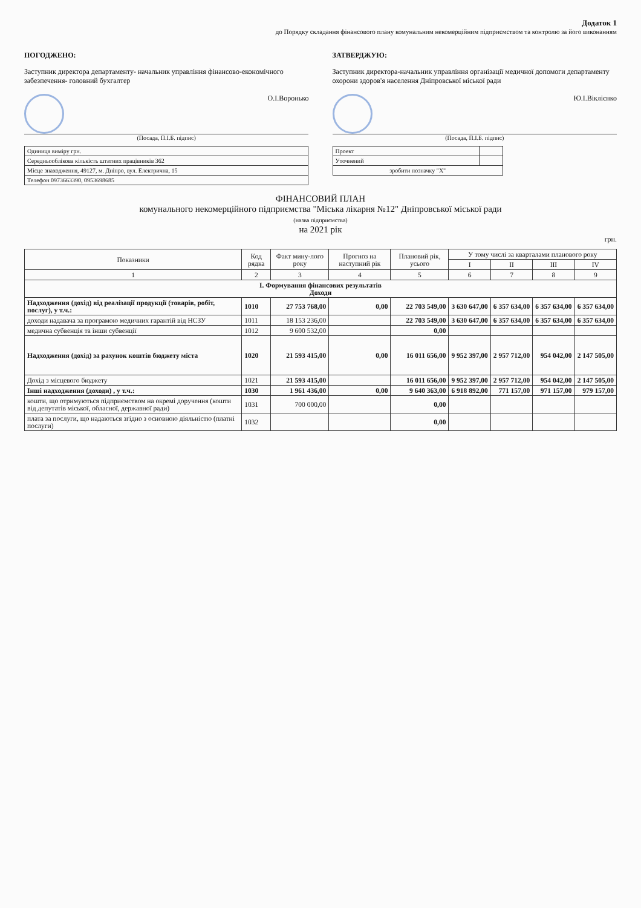Додаток 1
до Порядку складання фінансового плану комунальним некомерційним підприємством та контролю за його виконанням
ПОГОДЖЕНО:
Заступник директора департаменту- начальник управління фінансово-економічного забезпечення- головний бухгалтер
О.І.Воронько
(Посада, П.І.Б. підпис)
| Одиниця виміру грн. |
| Середньооблікова кількість штатних працівників 362 |
| Місце знаходження, 49127, м. Дніпро, вул. Електрична, 15 |
| Телефон 0973663390, 0953698685 |
ЗАТВЕРДЖУЮ:
Заступник директора-начальник управління організації медичної допомоги департаменту охорони здоров'я населення Дніпровської міської ради
Ю.І.Віклієнко
(Посада, П.І.Б. підпис)
| Проект | |
| Уточнений | |
| зробити позначку "Х" | |
ФІНАНСОВИЙ ПЛАН
комунального некомерційного підприємства "Міська лікарня №12" Дніпровської міської ради
(назва підприємства)
на 2021 рік
грн.
| Показники | Код рядка | Факт мину-лого року | Прогноз на наступний рік | Плановий рік, усього | У тому числі за кварталами планового року | | | |
| --- | --- | --- | --- | --- | --- | --- | --- | --- |
| | | | | | I | II | III | IV |
| 1 | 2 | 3 | 4 | 5 | 6 | 7 | 8 | 9 |
| I. Формування фінансових результатів Доходи | | | | | | | | |
| Надходження (дохід) від реалізації продукції (товарів, робіт, послуг), у т.ч.: | 1010 | 27 753 768,00 | 0,00 | 22 703 549,00 | 3 630 647,00 | 6 357 634,00 | 6 357 634,00 | 6 357 634,00 |
| доходи надавача за програмою медичних гарантій від НСЗУ | 1011 | 18 153 236,00 | | 22 703 549,00 | 3 630 647,00 | 6 357 634,00 | 6 357 634,00 | 6 357 634,00 |
| медична субвенція та інши субвенції | 1012 | 9 600 532,00 | | 0,00 | | | | |
| Надходження (дохід) за рахунок коштів бюджету міста | 1020 | 21 593 415,00 | 0,00 | 16 011 656,00 | 9 952 397,00 | 2 957 712,00 | 954 042,00 | 2 147 505,00 |
| Дохід з місцевого бюджету | 1021 | 21 593 415,00 | | 16 011 656,00 | 9 952 397,00 | 2 957 712,00 | 954 042,00 | 2 147 505,00 |
| Інші надходження (доходи) , у т.ч.: | 1030 | 1 961 436,00 | 0,00 | 9 640 363,00 | 6 918 892,00 | 771 157,00 | 971 157,00 | 979 157,00 |
| кошти, що отримуються підприємством на окремі доручення (кошти від депутатів міської, обласної, державної ради) | 1031 | 700 000,00 | | 0,00 | | | | |
| плата за послуги, що надаються згідно з основною діяльністю (платні послуги) | 1032 | | | 0,00 | | | | |